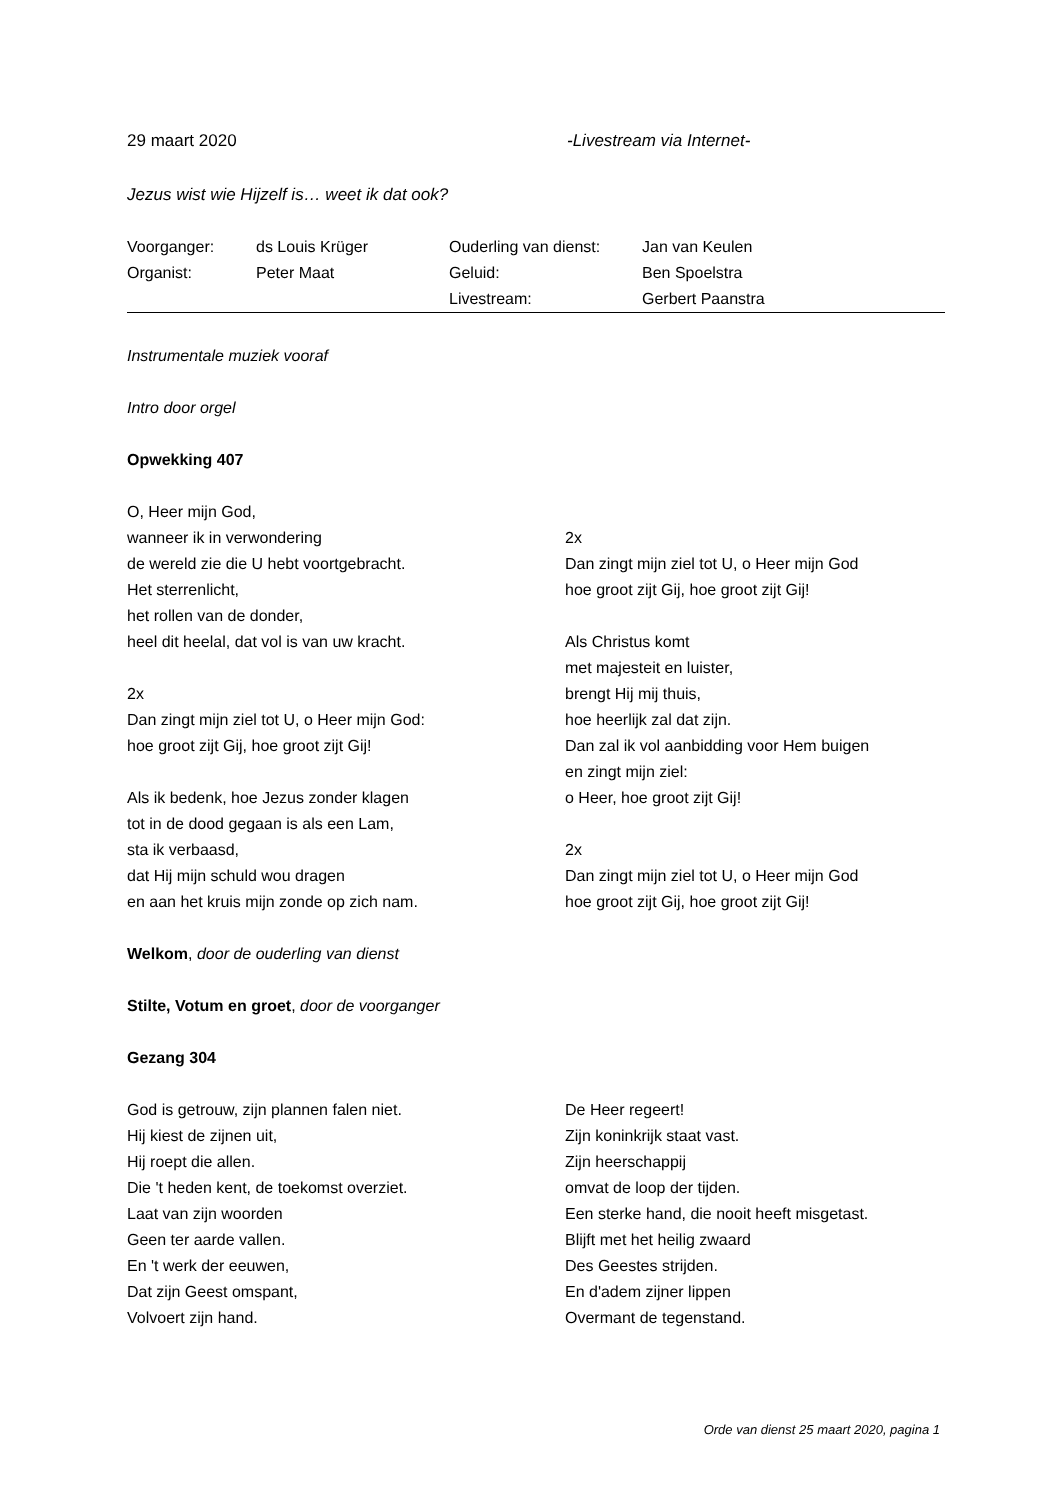29 maart 2020 -Livestream via Internet-
Jezus wist wie Hijzelf is… weet ik dat ook?
| Voorganger: | ds Louis Krüger | Ouderling van dienst: | Jan van Keulen |
| Organist: | Peter Maat | Geluid: | Ben Spoelstra |
| | | Livestream: | Gerbert Paanstra |
Instrumentale muziek vooraf
Intro door orgel
Opwekking 407
O, Heer mijn God,
wanneer ik in verwondering
de wereld zie die U hebt voortgebracht.
Het sterrenlicht,
het rollen van de donder,
heel dit heelal, dat vol is van uw kracht.
2x
Dan zingt mijn ziel tot U, o Heer mijn God:
hoe groot zijt Gij, hoe groot zijt Gij!
Als ik bedenk, hoe Jezus zonder klagen
tot in de dood gegaan is als een Lam,
sta ik verbaasd,
dat Hij mijn schuld wou dragen
en aan het kruis mijn zonde op zich nam.
2x
Dan zingt mijn ziel tot U, o Heer mijn God
hoe groot zijt Gij, hoe groot zijt Gij!
Als Christus komt
met majesteit en luister,
brengt Hij mij thuis,
hoe heerlijk zal dat zijn.
Dan zal ik vol aanbidding voor Hem buigen
en zingt mijn ziel:
o Heer, hoe groot zijt Gij!
2x
Dan zingt mijn ziel tot U, o Heer mijn God
hoe groot zijt Gij, hoe groot zijt Gij!
Welkom, door de ouderling van dienst
Stilte, Votum en groet, door de voorganger
Gezang 304
God is getrouw, zijn plannen falen niet.
Hij kiest de zijnen uit,
Hij roept die allen.
Die 't heden kent, de toekomst overziet.
Laat van zijn woorden
Geen ter aarde vallen.
En 't werk der eeuwen,
Dat zijn Geest omspant,
Volvoert zijn hand.
De Heer regeert!
Zijn koninkrijk staat vast.
Zijn heerschappij
omvat de loop der tijden.
Een sterke hand, die nooit heeft misgetast.
Blijft met het heilig zwaard
Des Geestes strijden.
En d'adem zijner lippen
Overmant de tegenstand.
Orde van dienst 25 maart 2020, pagina 1